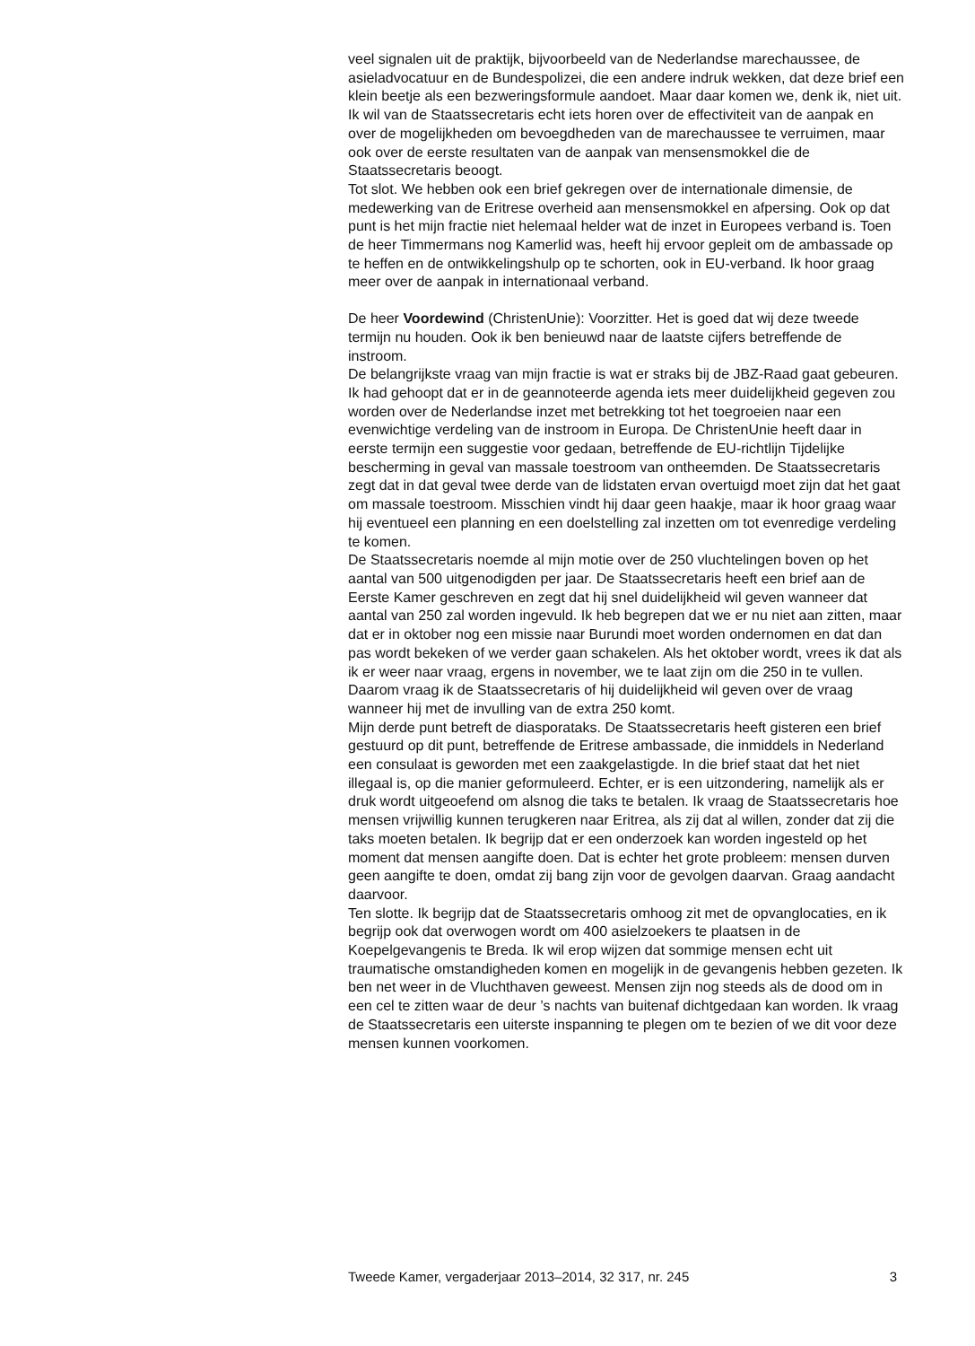veel signalen uit de praktijk, bijvoorbeeld van de Nederlandse marechaussee, de asieladvocatuur en de Bundespolizei, die een andere indruk wekken, dat deze brief een klein beetje als een bezweringsformule aandoet. Maar daar komen we, denk ik, niet uit. Ik wil van de Staatssecretaris echt iets horen over de effectiviteit van de aanpak en over de mogelijkheden om bevoegdheden van de marechaussee te verruimen, maar ook over de eerste resultaten van de aanpak van mensensmokkel die de Staatssecretaris beoogt.
Tot slot. We hebben ook een brief gekregen over de internationale dimensie, de medewerking van de Eritrese overheid aan mensensmokkel en afpersing. Ook op dat punt is het mijn fractie niet helemaal helder wat de inzet in Europees verband is. Toen de heer Timmermans nog Kamerlid was, heeft hij ervoor gepleit om de ambassade op te heffen en de ontwikkelingshulp op te schorten, ook in EU-verband. Ik hoor graag meer over de aanpak in internationaal verband.
De heer Voordewind (ChristenUnie): Voorzitter. Het is goed dat wij deze tweede termijn nu houden. Ook ik ben benieuwd naar de laatste cijfers betreffende de instroom.
De belangrijkste vraag van mijn fractie is wat er straks bij de JBZ-Raad gaat gebeuren. Ik had gehoopt dat er in de geannoteerde agenda iets meer duidelijkheid gegeven zou worden over de Nederlandse inzet met betrekking tot het toegroeien naar een evenwichtige verdeling van de instroom in Europa. De ChristenUnie heeft daar in eerste termijn een suggestie voor gedaan, betreffende de EU-richtlijn Tijdelijke bescherming in geval van massale toestroom van ontheemden. De Staatssecretaris zegt dat in dat geval twee derde van de lidstaten ervan overtuigd moet zijn dat het gaat om massale toestroom. Misschien vindt hij daar geen haakje, maar ik hoor graag waar hij eventueel een planning en een doelstelling zal inzetten om tot evenredige verdeling te komen.
De Staatssecretaris noemde al mijn motie over de 250 vluchtelingen boven op het aantal van 500 uitgenodigden per jaar. De Staatssecretaris heeft een brief aan de Eerste Kamer geschreven en zegt dat hij snel duidelijkheid wil geven wanneer dat aantal van 250 zal worden ingevuld. Ik heb begrepen dat we er nu niet aan zitten, maar dat er in oktober nog een missie naar Burundi moet worden ondernomen en dat dan pas wordt bekeken of we verder gaan schakelen. Als het oktober wordt, vrees ik dat als ik er weer naar vraag, ergens in november, we te laat zijn om die 250 in te vullen. Daarom vraag ik de Staatssecretaris of hij duidelijkheid wil geven over de vraag wanneer hij met de invulling van de extra 250 komt.
Mijn derde punt betreft de diasporataks. De Staatssecretaris heeft gisteren een brief gestuurd op dit punt, betreffende de Eritrese ambassade, die inmiddels in Nederland een consulaat is geworden met een zaakgelastigde. In die brief staat dat het niet illegaal is, op die manier geformuleerd. Echter, er is een uitzondering, namelijk als er druk wordt uitgeoefend om alsnog die taks te betalen. Ik vraag de Staatssecretaris hoe mensen vrijwillig kunnen terugkeren naar Eritrea, als zij dat al willen, zonder dat zij die taks moeten betalen. Ik begrijp dat er een onderzoek kan worden ingesteld op het moment dat mensen aangifte doen. Dat is echter het grote probleem: mensen durven geen aangifte te doen, omdat zij bang zijn voor de gevolgen daarvan. Graag aandacht daarvoor.
Ten slotte. Ik begrijp dat de Staatssecretaris omhoog zit met de opvanglocaties, en ik begrijp ook dat overwogen wordt om 400 asielzoekers te plaatsen in de Koepelgevangenis te Breda. Ik wil erop wijzen dat sommige mensen echt uit traumatische omstandigheden komen en mogelijk in de gevangenis hebben gezeten. Ik ben net weer in de Vluchthaven geweest. Mensen zijn nog steeds als de dood om in een cel te zitten waar de deur ’s nachts van buitenaf dichtgedaan kan worden. Ik vraag de Staatssecretaris een uiterste inspanning te plegen om te bezien of we dit voor deze mensen kunnen voorkomen.
Tweede Kamer, vergaderjaar 2013–2014, 32 317, nr. 245 3